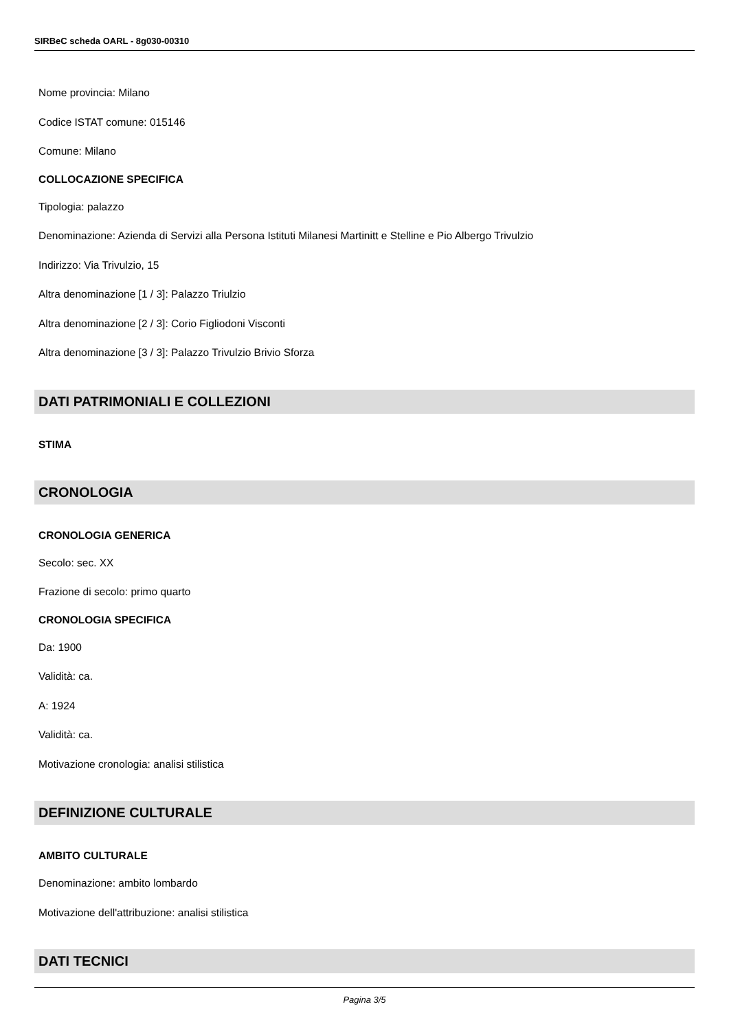SIRBeC scheda OARL - 8g030-00310
Nome provincia: Milano
Codice ISTAT comune: 015146
Comune: Milano
COLLOCAZIONE SPECIFICA
Tipologia: palazzo
Denominazione: Azienda di Servizi alla Persona Istituti Milanesi Martinitt e Stelline e Pio Albergo Trivulzio
Indirizzo: Via Trivulzio, 15
Altra denominazione [1 / 3]: Palazzo Triulzio
Altra denominazione [2 / 3]: Corio Figliodoni Visconti
Altra denominazione [3 / 3]: Palazzo Trivulzio Brivio Sforza
DATI PATRIMONIALI E COLLEZIONI
STIMA
CRONOLOGIA
CRONOLOGIA GENERICA
Secolo: sec. XX
Frazione di secolo: primo quarto
CRONOLOGIA SPECIFICA
Da: 1900
Validità: ca.
A: 1924
Validità: ca.
Motivazione cronologia: analisi stilistica
DEFINIZIONE CULTURALE
AMBITO CULTURALE
Denominazione: ambito lombardo
Motivazione dell'attribuzione: analisi stilistica
DATI TECNICI
Pagina 3/5